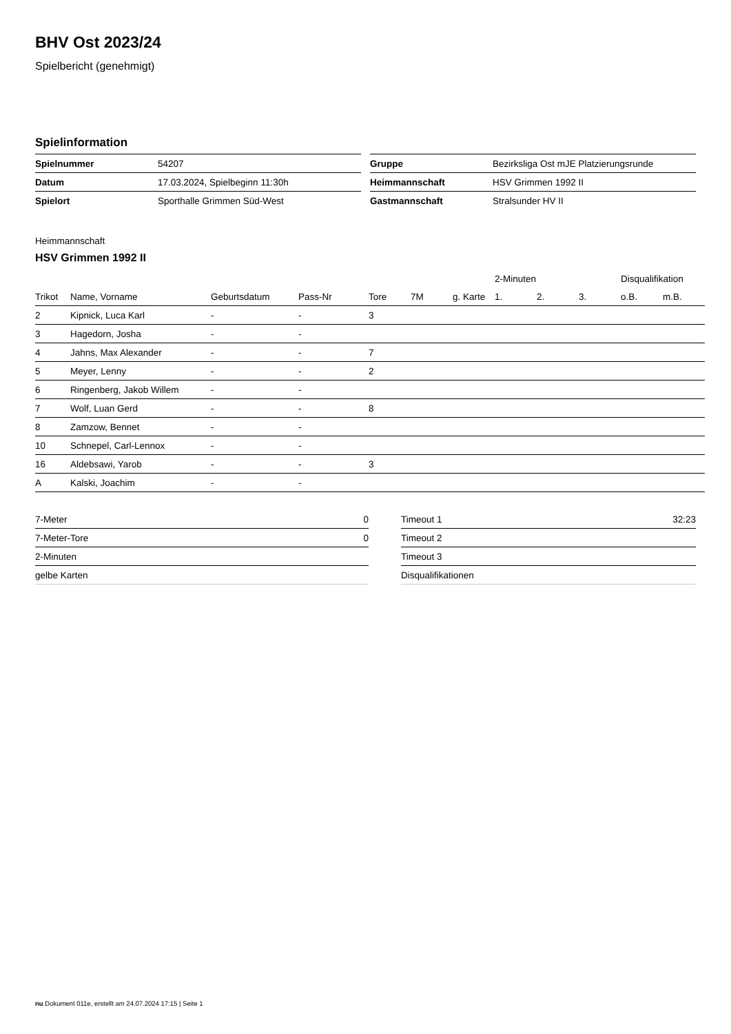BHV Ost 2023/24
Spielbericht (genehmigt)
Spielinformation
| Spielnummer | 54207 |
| Datum | 17.03.2024, Spielbeginn 11:30h |
| Spielort | Sporthalle Grimmen Süd-West |
| Gruppe | Bezirksliga Ost mJE Platzierungsrunde |
| Heimmannschaft | HSV Grimmen 1992 II |
| Gastmannschaft | Stralsunder HV II |
Heimmannschaft
HSV Grimmen 1992 II
| | | | | | | | 2-Minuten | | | Disqualifikation | |
| --- | --- | --- | --- | --- | --- | --- | --- | --- | --- | --- | --- |
| Trikot | Name, Vorname | Geburtsdatum | Pass-Nr | Tore | 7M | g. Karte | 1. | 2. | 3. | o.B. | m.B. |
| 2 | Kipnick, Luca Karl | - | - | 3 | | | | | | | |
| 3 | Hagedorn, Josha | - | - | | | | | | | | |
| 4 | Jahns, Max Alexander | - | - | 7 | | | | | | | |
| 5 | Meyer, Lenny | - | - | 2 | | | | | | | |
| 6 | Ringenberg, Jakob Willem | - | - | | | | | | | | |
| 7 | Wolf, Luan Gerd | - | - | 8 | | | | | | | |
| 8 | Zamzow, Bennet | - | - | | | | | | | | |
| 10 | Schnepel, Carl-Lennox | - | - | | | | | | | | |
| 16 | Aldebsawi, Yarob | - | - | 3 | | | | | | | |
| A | Kalski, Joachim | - | - | | | | | | | | |
| 7-Meter | 0 |
| 7-Meter-Tore | 0 |
| 2-Minuten | |
| gelbe Karten | |
| Timeout 1 | 32:23 |
| Timeout 2 | |
| Timeout 3 | |
| Disqualifikationen | |
nu.Dokument 011e, erstellt am 24.07.2024 17:15 | Seite 1